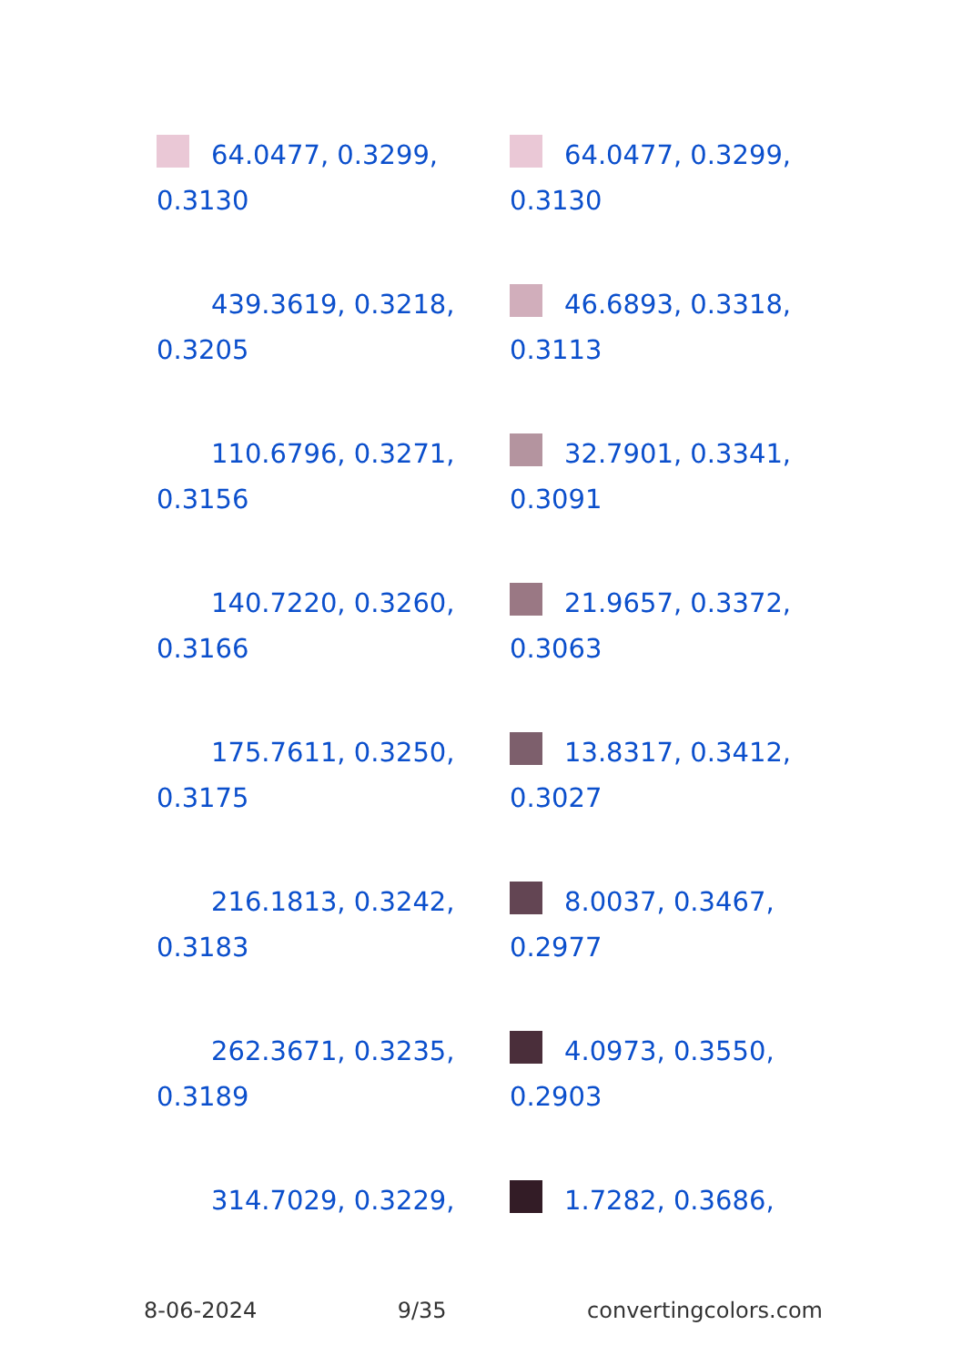64.0477, 0.3299,
0.3130
64.0477, 0.3299,
0.3130
439.3619, 0.3218,
0.3205
46.6893, 0.3318,
0.3113
110.6796, 0.3271,
0.3156
32.7901, 0.3341,
0.3091
140.7220, 0.3260,
0.3166
21.9657, 0.3372,
0.3063
175.7611, 0.3250,
0.3175
13.8317, 0.3412,
0.3027
216.1813, 0.3242,
0.3183
8.0037, 0.3467,
0.2977
262.3671, 0.3235,
0.3189
4.0973, 0.3550,
0.2903
314.7029, 0.3229,
1.7282, 0.3686,
8-06-2024 9/35 convertingcolors.com